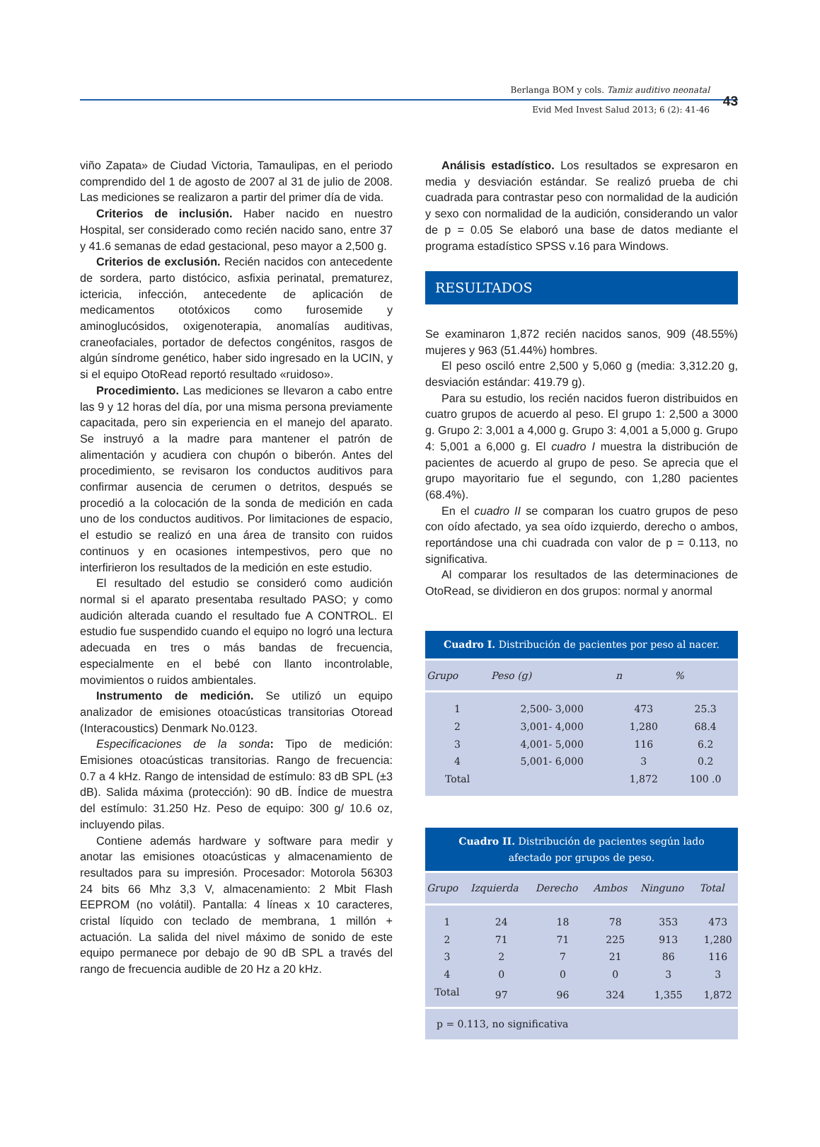Berlanga BOM y cols. Tamiz auditivo neonatal
Evid Med Invest Salud 2013; 6 (2): 41-46
43
viño Zapata» de Ciudad Victoria, Tamaulipas, en el periodo comprendido del 1 de agosto de 2007 al 31 de julio de 2008. Las mediciones se realizaron a partir del primer día de vida.
Criterios de inclusión. Haber nacido en nuestro Hospital, ser considerado como recién nacido sano, entre 37 y 41.6 semanas de edad gestacional, peso mayor a 2,500 g.
Criterios de exclusión. Recién nacidos con antecedente de sordera, parto distócico, asfixia perinatal, prematurez, ictericia, infección, antecedente de aplicación de medicamentos ototóxicos como furosemide y aminoglucósidos, oxigenoterapia, anomalías auditivas, craneofaciales, portador de defectos congénitos, rasgos de algún síndrome genético, haber sido ingresado en la UCIN, y si el equipo OtoRead reportó resultado «ruidoso».
Procedimiento. Las mediciones se llevaron a cabo entre las 9 y 12 horas del día, por una misma persona previamente capacitada, pero sin experiencia en el manejo del aparato. Se instruyó a la madre para mantener el patrón de alimentación y acudiera con chupón o biberón. Antes del procedimiento, se revisaron los conductos auditivos para confirmar ausencia de cerumen o detritos, después se procedió a la colocación de la sonda de medición en cada uno de los conductos auditivos. Por limitaciones de espacio, el estudio se realizó en una área de transito con ruidos continuos y en ocasiones intempestivos, pero que no interfirieron los resultados de la medición en este estudio.
El resultado del estudio se consideró como audición normal si el aparato presentaba resultado PASO; y como audición alterada cuando el resultado fue A CONTROL. El estudio fue suspendido cuando el equipo no logró una lectura adecuada en tres o más bandas de frecuencia, especialmente en el bebé con llanto incontrolable, movimientos o ruidos ambientales.
Instrumento de medición. Se utilizó un equipo analizador de emisiones otoacústicas transitorias Otoread (Interacoustics) Denmark No.0123.
Especificaciones de la sonda: Tipo de medición: Emisiones otoacústicas transitorias. Rango de frecuencia: 0.7 a 4 kHz. Rango de intensidad de estímulo: 83 dB SPL (±3 dB). Salida máxima (protección): 90 dB. Índice de muestra del estímulo: 31.250 Hz. Peso de equipo: 300 g/ 10.6 oz, incluyendo pilas.
Contiene además hardware y software para medir y anotar las emisiones otoacústicas y almacenamiento de resultados para su impresión. Procesador: Motorola 56303 24 bits 66 Mhz 3,3 V, almacenamiento: 2 Mbit Flash EEPROM (no volátil). Pantalla: 4 líneas x 10 caracteres, cristal líquido con teclado de membrana, 1 millón + actuación. La salida del nivel máximo de sonido de este equipo permanece por debajo de 90 dB SPL a través del rango de frecuencia audible de 20 Hz a 20 kHz.
Análisis estadístico. Los resultados se expresaron en media y desviación estándar. Se realizó prueba de chi cuadrada para contrastar peso con normalidad de la audición y sexo con normalidad de la audición, considerando un valor de p = 0.05 Se elaboró una base de datos mediante el programa estadístico SPSS v.16 para Windows.
RESULTADOS
Se examinaron 1,872 recién nacidos sanos, 909 (48.55%) mujeres y 963 (51.44%) hombres.
El peso osciló entre 2,500 y 5,060 g (media: 3,312.20 g, desviación estándar: 419.79 g).
Para su estudio, los recién nacidos fueron distribuidos en cuatro grupos de acuerdo al peso. El grupo 1: 2,500 a 3000 g. Grupo 2: 3,001 a 4,000 g. Grupo 3: 4,001 a 5,000 g. Grupo 4: 5,001 a 6,000 g. El cuadro I muestra la distribución de pacientes de acuerdo al grupo de peso. Se aprecia que el grupo mayoritario fue el segundo, con 1,280 pacientes (68.4%).
En el cuadro II se comparan los cuatro grupos de peso con oído afectado, ya sea oído izquierdo, derecho o ambos, reportándose una chi cuadrada con valor de p = 0.113, no significativa.
Al comparar los resultados de las determinaciones de OtoRead, se dividieron en dos grupos: normal y anormal
Cuadro I. Distribución de pacientes por peso al nacer.
| Grupo | Peso (g) | n | % |
| --- | --- | --- | --- |
| 1 | 2,500- 3,000 | 473 | 25.3 |
| 2 | 3,001- 4,000 | 1,280 | 68.4 |
| 3 | 4,001- 5,000 | 116 | 6.2 |
| 4 | 5,001- 6,000 | 3 | 0.2 |
| Total | | 1,872 | 100 .0 |
Cuadro II. Distribución de pacientes según lado
afectado por grupos de peso.
| Grupo | Izquierda | Derecho | Ambos | Ninguno | Total |
| --- | --- | --- | --- | --- | --- |
| 1 | 24 | 18 | 78 | 353 | 473 |
| 2 | 71 | 71 | 225 | 913 | 1,280 |
| 3 | 2 | 7 | 21 | 86 | 116 |
| 4 | 0 | 0 | 0 | 3 | 3 |
| Total | 97 | 96 | 324 | 1,355 | 1,872 |
| p = 0.113, no significativa | | | | | |